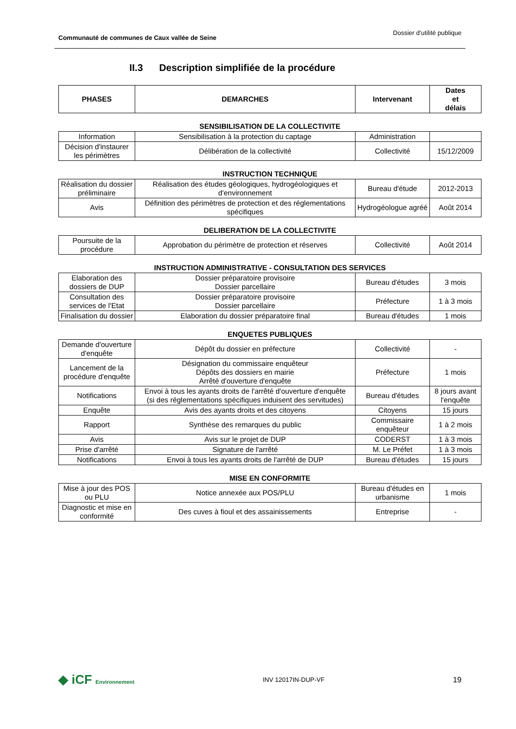Communauté de communes de Caux vallée de Seine Dossier d’utilité publique
II.3 Description simplifiée de la procédure
| PHASES | DEMARCHES | Intervenant | Dates et délais |
| --- | --- | --- | --- |
SENSIBILISATION DE LA COLLECTIVITE
| Information | Sensibilisation à la protection du captage | Administration | |
| Décision d'instaurer les périmètres | Délibération de la collectivité | Collectivité | 15/12/2009 |
INSTRUCTION TECHNIQUE
| Réalisation du dossier préliminaire | Réalisation des études géologiques, hydrogéologiques et d'environnement | Bureau d'étude | 2012-2013 |
| Avis | Définition des périmètres de protection et des réglementations spécifiques | Hydrogéologue agréé | Août 2014 |
DELIBERATION DE LA COLLECTIVITE
| Poursuite de la procédure | Approbation du périmètre de protection et réserves | Collectivité | Août 2014 |
INSTRUCTION ADMINISTRATIVE - CONSULTATION DES SERVICES
| Elaboration des dossiers de DUP | Dossier préparatoire provisoire Dossier parcellaire | Bureau d'études | 3 mois |
| Consultation des services de l'Etat | Dossier préparatoire provisoire Dossier parcellaire | Préfecture | 1 à 3 mois |
| Finalisation du dossier | Elaboration du dossier préparatoire final | Bureau d'études | 1 mois |
ENQUETES PUBLIQUES
| Demande d'ouverture d'enquête | Dépôt du dossier en préfecture | Collectivité | - |
| Lancement de la procédure d'enquête | Désignation du commissaire enquêteur Dépôts des dossiers en mairie Arrêté d'ouverture d'enquête | Préfecture | 1 mois |
| Notifications | Envoi à tous les ayants droits de l'arrêté d'ouverture d'enquête (si des réglementations spécifiques induisent des servitudes) | Bureau d'études | 8 jours avant l'enquête |
| Enquête | Avis des ayants droits et des citoyens | Citoyens | 15 jours |
| Rapport | Synthèse des remarques du public | Commissaire enquêteur | 1 à 2 mois |
| Avis | Avis sur le projet de DUP | CODERST | 1 à 3 mois |
| Prise d'arrêté | Signature de l'arrêté | M. Le Préfet | 1 à 3 mois |
| Notifications | Envoi à tous les ayants droits de l'arrêté de DUP | Bureau d'études | 15 jours |
MISE EN CONFORMITE
| Mise à jour des POS ou PLU | Notice annexée aux POS/PLU | Bureau d'études en urbanisme | 1 mois |
| Diagnostic et mise en conformité | Des cuves à fioul et des assainissements | Entreprise | - |
◆ iCF Environnement INV 12017IN-DUP-VF 19